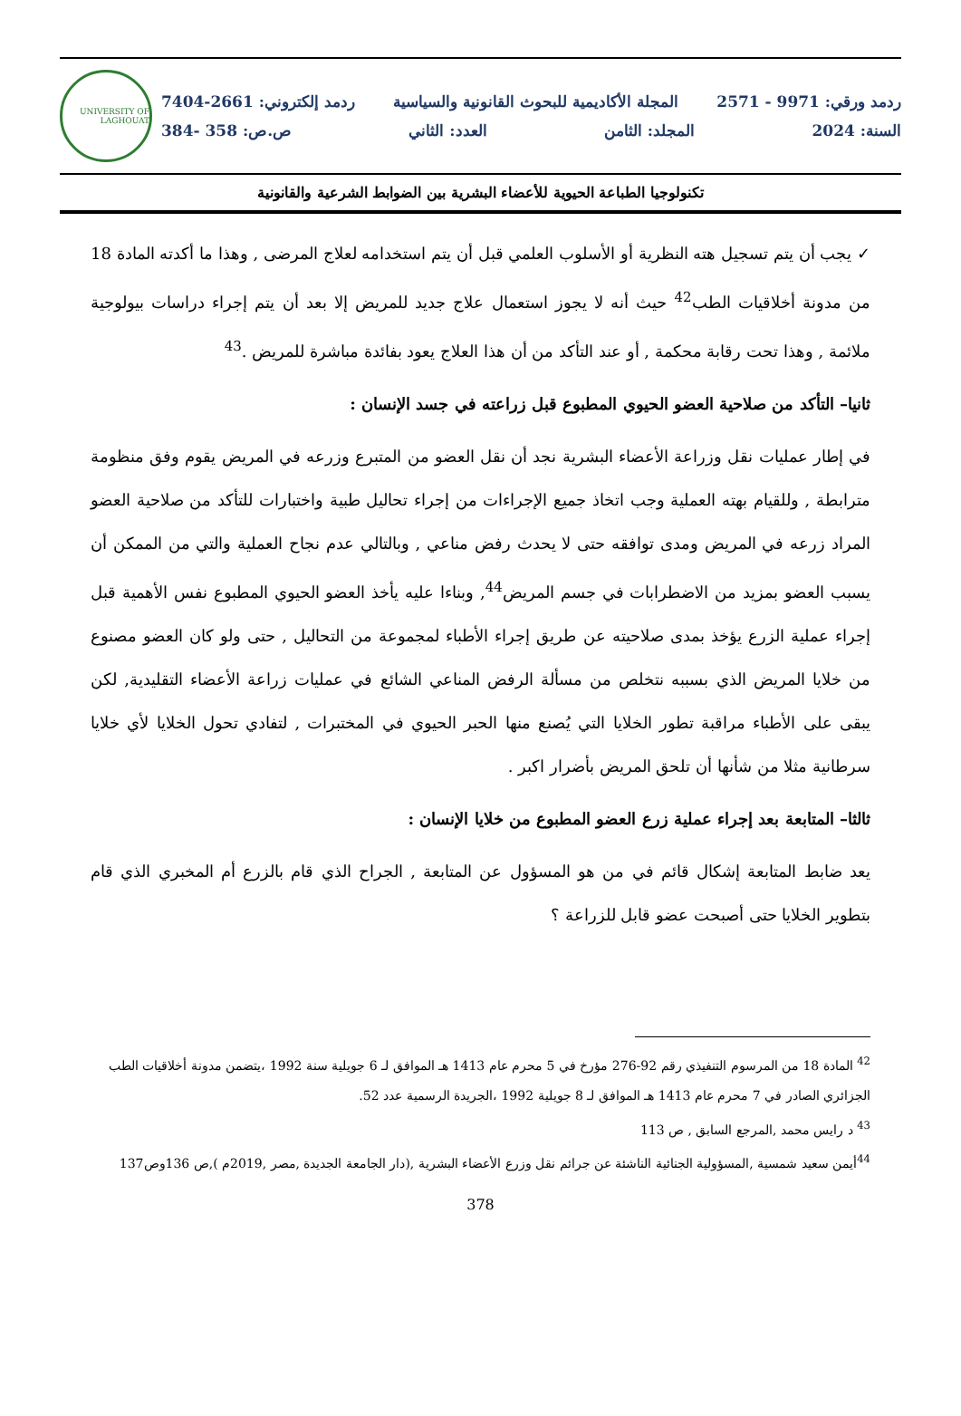ردمد ورقي: 9971 - 2571 المجلة الأكاديمية للبحوث القانونية والسياسية ردمد إلكتروني: 2661-7404
السنة: 2024 المجلد: الثامن العدد: الثاني ص.ص: 358 -384
UNIVERSITY OF LAGHOUAT
تكنولوجيا الطباعة الحيوية للأعضاء البشرية بين الضوابط الشرعية والقانونية
✓ يجب أن يتم تسجيل هته النظرية أو الأسلوب العلمي قبل أن يتم استخدامه لعلاج المرضى , وهذا ما أكدته المادة 18 من مدونة أخلاقيات الطب<sup>42</sup> حيث أنه لا يجوز استعمال علاج جديد للمريض إلا بعد أن يتم إجراء دراسات بيولوجية ملائمة , وهذا تحت رقابة محكمة , أو عند التأكد من أن هذا العلاج يعود بفائدة مباشرة للمريض .<sup>43</sup>
ثانيا– التأكد من صلاحية العضو الحيوي المطبوع قبل زراعته في جسد الإنسان :
في إطار عمليات نقل وزراعة الأعضاء البشرية نجد أن نقل العضو من المتبرع وزرعه في المريض يقوم وفق منظومة مترابطة , وللقيام بهته العملية وجب اتخاذ جميع الإجراءات من إجراء تحاليل طبية واختبارات للتأكد من صلاحية العضو المراد زرعه في المريض ومدى توافقه حتى لا يحدث رفض مناعي , وبالتالي عدم نجاح العملية والتي من الممكن أن يسبب العضو بمزيد من الاضطرابات في جسم المريض<sup>44</sup>, وبناءا عليه يأخذ العضو الحيوي المطبوع نفس الأهمية قبل إجراء عملية الزرع يؤخذ بمدى صلاحيته عن طريق إجراء الأطباء لمجموعة من التحاليل , حتى ولو كان العضو مصنوع من خلايا المريض الذي بسببه نتخلص من مسألة الرفض المناعي الشائع في عمليات زراعة الأعضاء التقليدية, لكن يبقى على الأطباء مراقبة تطور الخلايا التي يُصنع منها الحبر الحيوي في المختبرات , لتفادي تحول الخلايا لأي خلايا سرطانية مثلا من شأنها أن تلحق المريض بأضرار اكبر .
ثالثا– المتابعة بعد إجراء عملية زرع العضو المطبوع من خلايا الإنسان :
يعد ضابط المتابعة إشكال قائم في من هو المسؤول عن المتابعة , الجراح الذي قام بالزرع أم المخبري الذي قام بتطوير الخلايا حتى أصبحت عضو قابل للزراعة ؟
<sup>42</sup> المادة 18 من المرسوم التنفيذي رقم 92-276 مؤرخ في 5 محرم عام 1413 هـ الموافق لـ 6 جويلية سنة 1992 ،يتضمن مدونة أخلاقيات الطب الجزائري الصادر في 7 محرم عام 1413 هـ الموافق لـ 8 جويلية 1992 ،الجريدة الرسمية عدد 52.
<sup>43</sup> د رايس محمد ,المرجع السابق , ص 113
<sup>44</sup> أيمن سعيد شمسية ,المسؤولية الجنائية الناشئة عن جرائم نقل وزرع الأعضاء البشرية ,(دار الجامعة الجديدة ,مصر ,2019م ),ص 136وص137
378